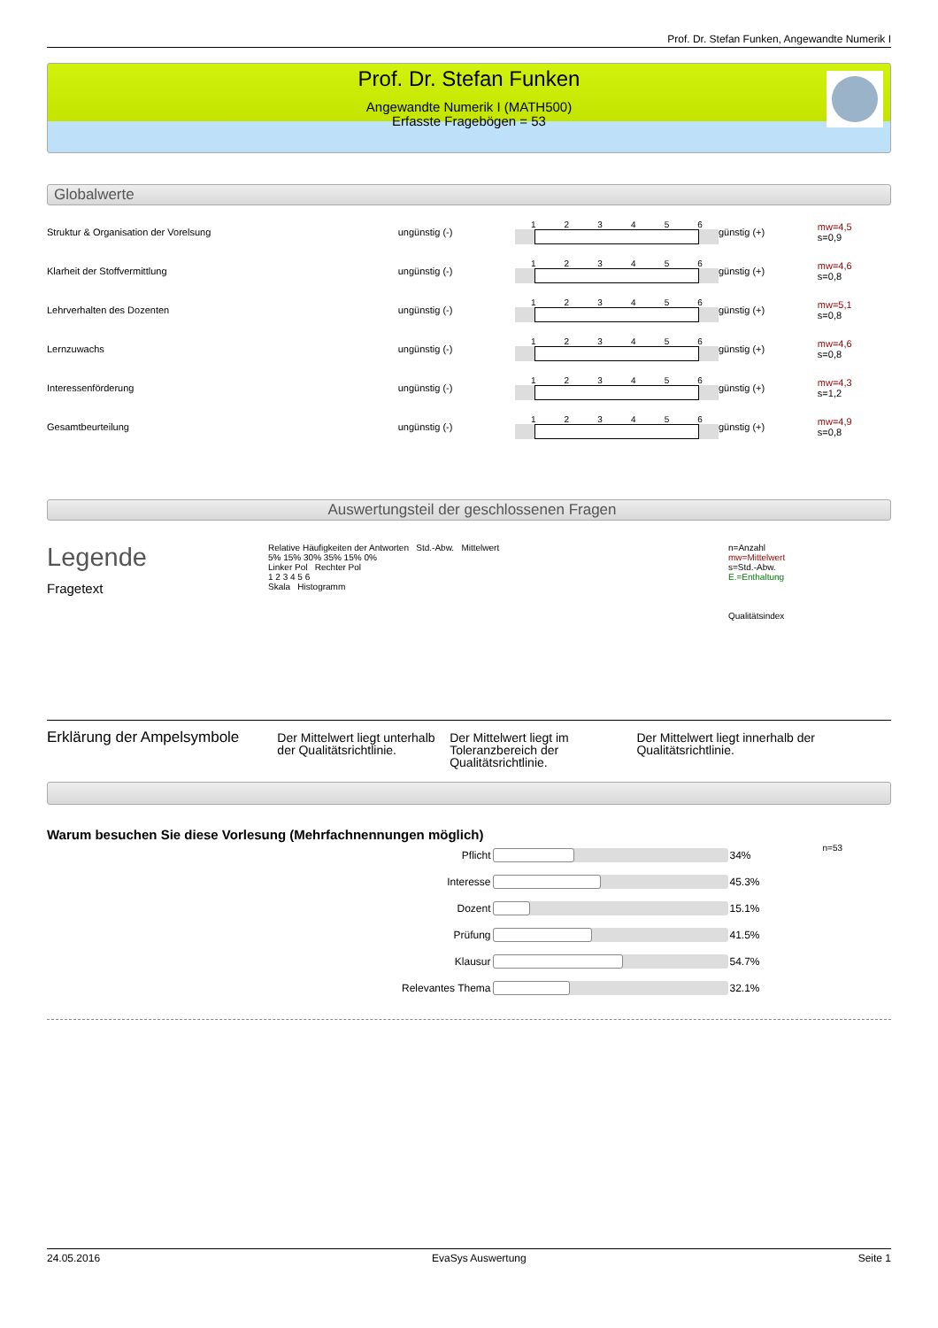Prof. Dr. Stefan Funken, Angewandte Numerik I
Prof. Dr. Stefan Funken
Angewandte Numerik I (MATH500)
Erfasste Fragebögen = 53
Globalwerte
| Struktur & Organisation der Vorelsung | ungünstig (-) | 1 2 3 4 5 6 | günstig (+) | mw=4,5 s=0,9 |
| Klarheit der Stoffvermittlung | ungünstig (-) | 1 2 3 4 5 6 | günstig (+) | mw=4,6 s=0,8 |
| Lehrverhalten des Dozenten | ungünstig (-) | 1 2 3 4 5 6 | günstig (+) | mw=5,1 s=0,8 |
| Lernzuwachs | ungünstig (-) | 1 2 3 4 5 6 | günstig (+) | mw=4,6 s=0,8 |
| Interessenförderung | ungünstig (-) | 1 2 3 4 5 6 | günstig (+) | mw=4,3 s=1,2 |
| Gesamtbeurteilung | ungünstig (-) | 1 2 3 4 5 6 | günstig (+) | mw=4,9 s=0,8 |
Auswertungsteil der geschlossenen Fragen
Legende
Fragetext
Relative Häufigkeiten der Antworten Std.-Abw. Mittelwert
5% 15% 30% 35% 15% 0%
Linker Pol Rechter Pol
1 2 3 4 5 6
Skala Histogramm
n=Anzahl
mw=Mittelwert
s=Std.-Abw.
E.=Enthaltung
Qualitätsindex
Erklärung der Ampelsymbole
Der Mittelwert liegt unterhalb der Qualitätsrichtlinie.
Der Mittelwert liegt im Toleranzbereich der Qualitätsrichtlinie.
Der Mittelwert liegt innerhalb der Qualitätsrichtlinie.
Warum besuchen Sie diese Vorlesung (Mehrfachnennungen möglich)
| Pflicht | | 34% | n=53 |
| Interesse | | 45.3% | |
| Dozent | | 15.1% | |
| Prüfung | | 41.5% | |
| Klausur | | 54.7% | |
| Relevantes Thema | | 32.1% | |
24.05.2016 EvaSys Auswertung Seite 1